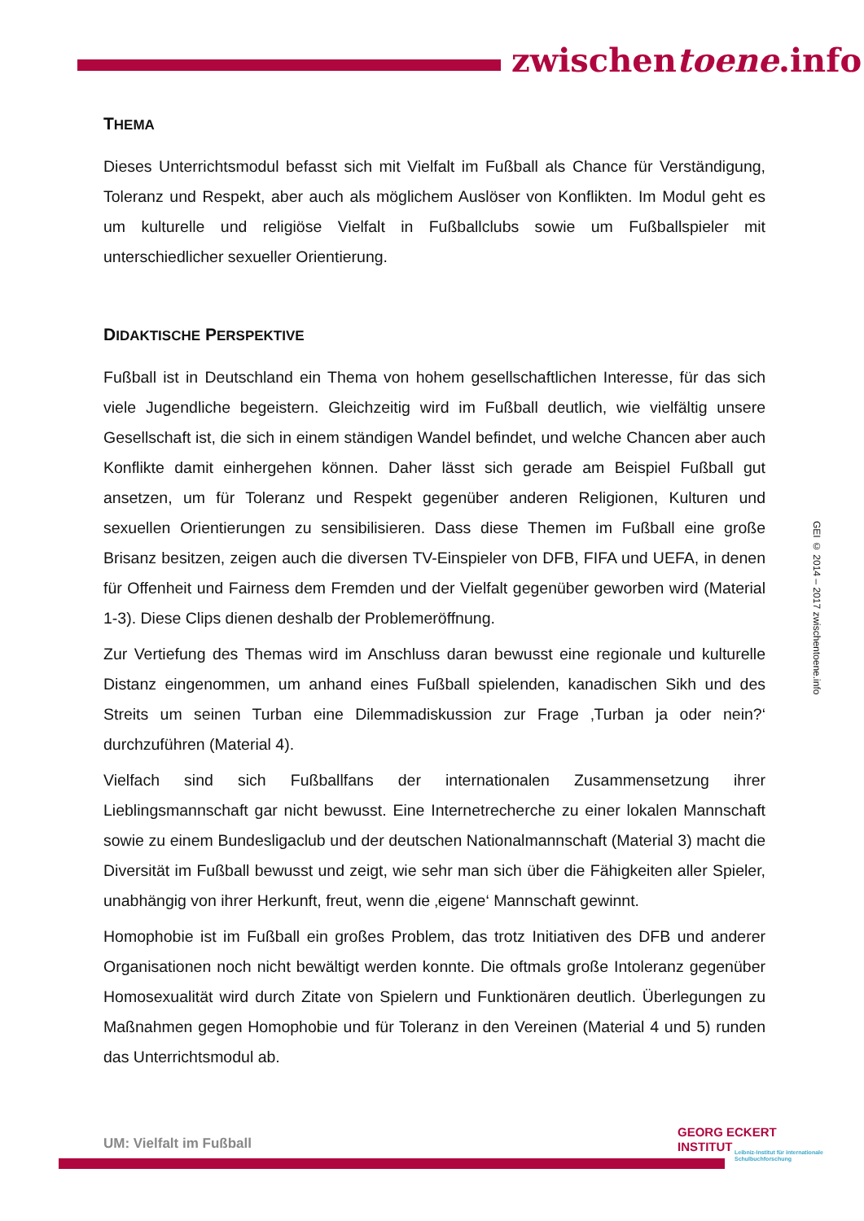zwischentoene.info
THEMA
Dieses Unterrichtsmodul befasst sich mit Vielfalt im Fußball als Chance für Verständigung, Toleranz und Respekt, aber auch als möglichem Auslöser von Konflikten. Im Modul geht es um kulturelle und religiöse Vielfalt in Fußballclubs sowie um Fußballspieler mit unterschiedlicher sexueller Orientierung.
DIDAKTISCHE PERSPEKTIVE
Fußball ist in Deutschland ein Thema von hohem gesellschaftlichen Interesse, für das sich viele Jugendliche begeistern. Gleichzeitig wird im Fußball deutlich, wie vielfältig unsere Gesellschaft ist, die sich in einem ständigen Wandel befindet, und welche Chancen aber auch Konflikte damit einhergehen können. Daher lässt sich gerade am Beispiel Fußball gut ansetzen, um für Toleranz und Respekt gegenüber anderen Religionen, Kulturen und sexuellen Orientierungen zu sensibilisieren. Dass diese Themen im Fußball eine große Brisanz besitzen, zeigen auch die diversen TV-Einspieler von DFB, FIFA und UEFA, in denen für Offenheit und Fairness dem Fremden und der Vielfalt gegenüber geworben wird (Material 1-3). Diese Clips dienen deshalb der Problemeröffnung.
Zur Vertiefung des Themas wird im Anschluss daran bewusst eine regionale und kulturelle Distanz eingenommen, um anhand eines Fußball spielenden, kanadischen Sikh und des Streits um seinen Turban eine Dilemmadiskussion zur Frage ‚Turban ja oder nein?‘ durchzuführen (Material 4).
Vielfach sind sich Fußballfans der internationalen Zusammensetzung ihrer Lieblingsmannschaft gar nicht bewusst. Eine Internetrecherche zu einer lokalen Mannschaft sowie zu einem Bundesligaclub und der deutschen Nationalmannschaft (Material 3) macht die Diversität im Fußball bewusst und zeigt, wie sehr man sich über die Fähigkeiten aller Spieler, unabhängig von ihrer Herkunft, freut, wenn die ‚eigene‘ Mannschaft gewinnt.
Homophobie ist im Fußball ein großes Problem, das trotz Initiativen des DFB und anderer Organisationen noch nicht bewältigt werden konnte. Die oftmals große Intoleranz gegenüber Homosexualität wird durch Zitate von Spielern und Funktionären deutlich. Überlegungen zu Maßnahmen gegen Homophobie und für Toleranz in den Vereinen (Material 4 und 5) runden das Unterrichtsmodul ab.
GEI © 2014 – 2017 zwischentoene.info
UM: Vielfalt im Fußball
GEORG ECKERT
INSTITUT
Leibniz-Institut für internationale Schulbuchforschung